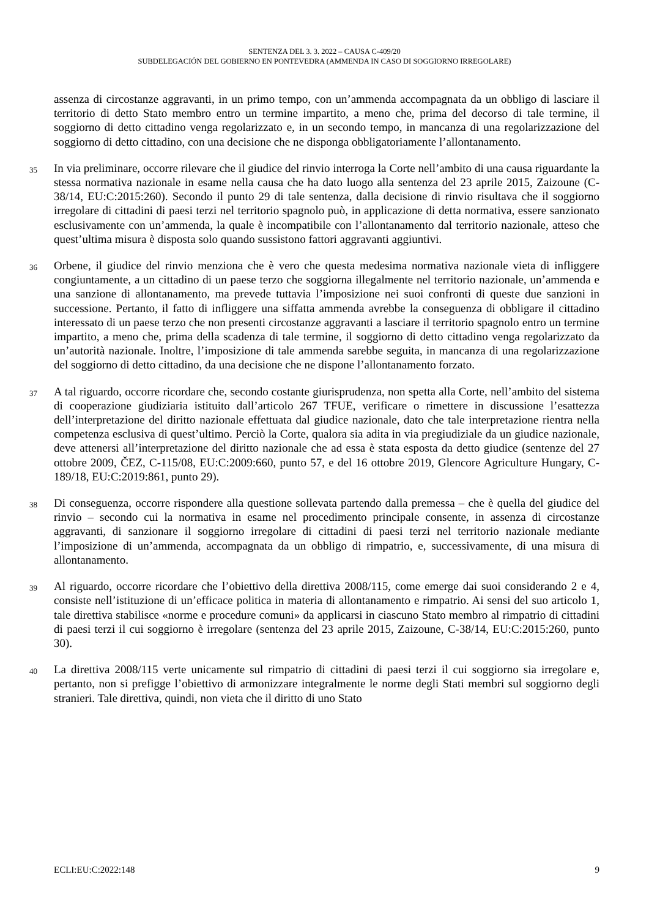SENTENZA DEL 3. 3. 2022 – CAUSA C-409/20
SUBDELEGACIÓN DEL GOBIERNO EN PONTEVEDRA (AMMENDA IN CASO DI SOGGIORNO IRREGOLARE)
assenza di circostanze aggravanti, in un primo tempo, con un’ammenda accompagnata da un obbligo di lasciare il territorio di detto Stato membro entro un termine impartito, a meno che, prima del decorso di tale termine, il soggiorno di detto cittadino venga regolarizzato e, in un secondo tempo, in mancanza di una regolarizzazione del soggiorno di detto cittadino, con una decisione che ne disponga obbligatoriamente l’allontanamento.
35
In via preliminare, occorre rilevare che il giudice del rinvio interroga la Corte nell’ambito di una causa riguardante la stessa normativa nazionale in esame nella causa che ha dato luogo alla sentenza del 23 aprile 2015, Zaizoune (C-38/14, EU:C:2015:260). Secondo il punto 29 di tale sentenza, dalla decisione di rinvio risultava che il soggiorno irregolare di cittadini di paesi terzi nel territorio spagnolo può, in applicazione di detta normativa, essere sanzionato esclusivamente con un’ammenda, la quale è incompatibile con l’allontanamento dal territorio nazionale, atteso che quest’ultima misura è disposta solo quando sussistono fattori aggravanti aggiuntivi.
36
Orbene, il giudice del rinvio menziona che è vero che questa medesima normativa nazionale vieta di infliggere congiuntamente, a un cittadino di un paese terzo che soggiorna illegalmente nel territorio nazionale, un’ammenda e una sanzione di allontanamento, ma prevede tuttavia l’imposizione nei suoi confronti di queste due sanzioni in successione. Pertanto, il fatto di infliggere una siffatta ammenda avrebbe la conseguenza di obbligare il cittadino interessato di un paese terzo che non presenti circostanze aggravanti a lasciare il territorio spagnolo entro un termine impartito, a meno che, prima della scadenza di tale termine, il soggiorno di detto cittadino venga regolarizzato da un’autorità nazionale. Inoltre, l’imposizione di tale ammenda sarebbe seguita, in mancanza di una regolarizzazione del soggiorno di detto cittadino, da una decisione che ne dispone l’allontanamento forzato.
37
A tal riguardo, occorre ricordare che, secondo costante giurisprudenza, non spetta alla Corte, nell’ambito del sistema di cooperazione giudiziaria istituito dall’articolo 267 TFUE, verificare o rimettere in discussione l’esattezza dell’interpretazione del diritto nazionale effettuata dal giudice nazionale, dato che tale interpretazione rientra nella competenza esclusiva di quest’ultimo. Perciò la Corte, qualora sia adita in via pregiudiziale da un giudice nazionale, deve attenersi all’interpretazione del diritto nazionale che ad essa è stata esposta da detto giudice (sentenze del 27 ottobre 2009, ČEZ, C-115/08, EU:C:2009:660, punto 57, e del 16 ottobre 2019, Glencore Agriculture Hungary, C-189/18, EU:C:2019:861, punto 29).
38
Di conseguenza, occorre rispondere alla questione sollevata partendo dalla premessa – che è quella del giudice del rinvio – secondo cui la normativa in esame nel procedimento principale consente, in assenza di circostanze aggravanti, di sanzionare il soggiorno irregolare di cittadini di paesi terzi nel territorio nazionale mediante l’imposizione di un’ammenda, accompagnata da un obbligo di rimpatrio, e, successivamente, di una misura di allontanamento.
39
Al riguardo, occorre ricordare che l’obiettivo della direttiva 2008/115, come emerge dai suoi considerando 2 e 4, consiste nell’istituzione di un’efficace politica in materia di allontanamento e rimpatrio. Ai sensi del suo articolo 1, tale direttiva stabilisce «norme e procedure comuni» da applicarsi in ciascuno Stato membro al rimpatrio di cittadini di paesi terzi il cui soggiorno è irregolare (sentenza del 23 aprile 2015, Zaizoune, C-38/14, EU:C:2015:260, punto 30).
40
La direttiva 2008/115 verte unicamente sul rimpatrio di cittadini di paesi terzi il cui soggiorno sia irregolare e, pertanto, non si prefigge l’obiettivo di armonizzare integralmente le norme degli Stati membri sul soggiorno degli stranieri. Tale direttiva, quindi, non vieta che il diritto di uno Stato
ECLI:EU:C:2022:148 9